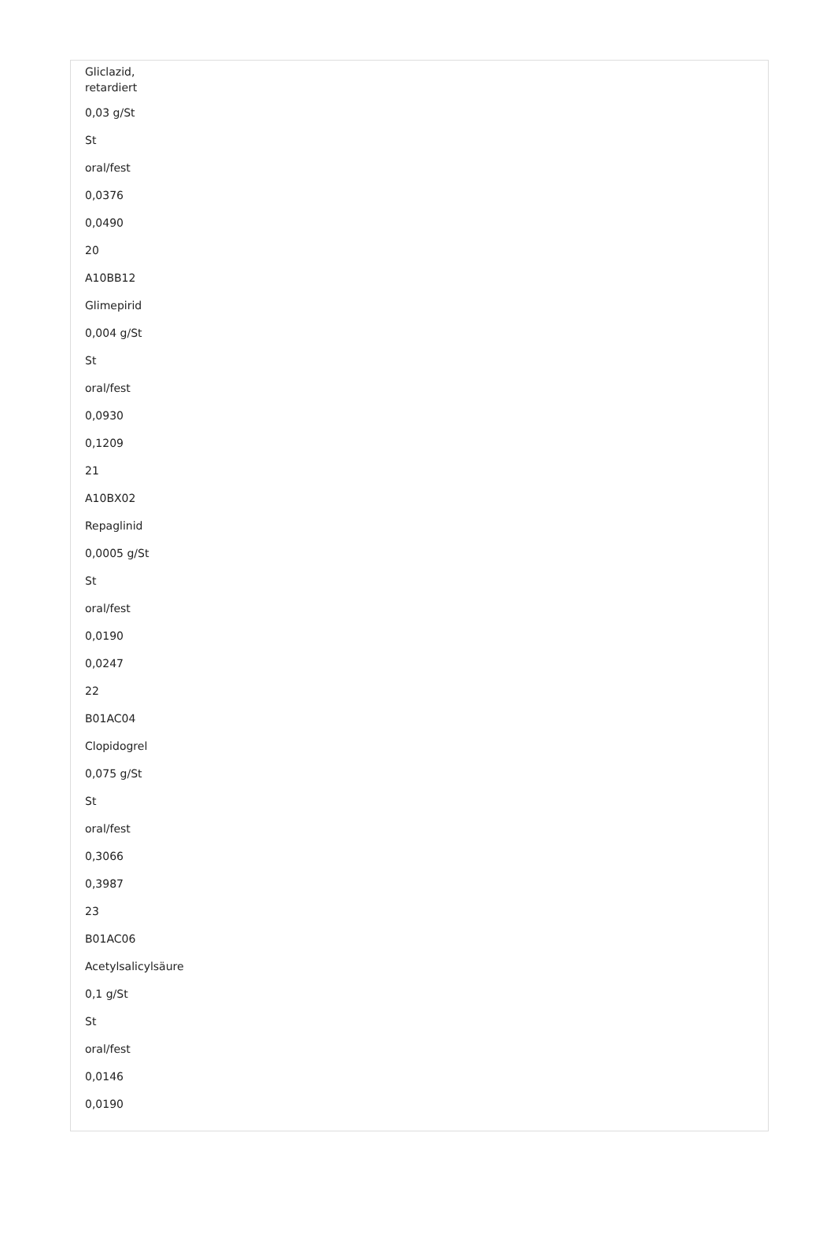Gliclazid,
retardiert
0,03 g/St
St
oral/fest
0,0376
0,0490
20
A10BB12
Glimepirid
0,004 g/St
St
oral/fest
0,0930
0,1209
21
A10BX02
Repaglinid
0,0005 g/St
St
oral/fest
0,0190
0,0247
22
B01AC04
Clopidogrel
0,075 g/St
St
oral/fest
0,3066
0,3987
23
B01AC06
Acetylsalicylsäure
0,1 g/St
St
oral/fest
0,0146
0,0190